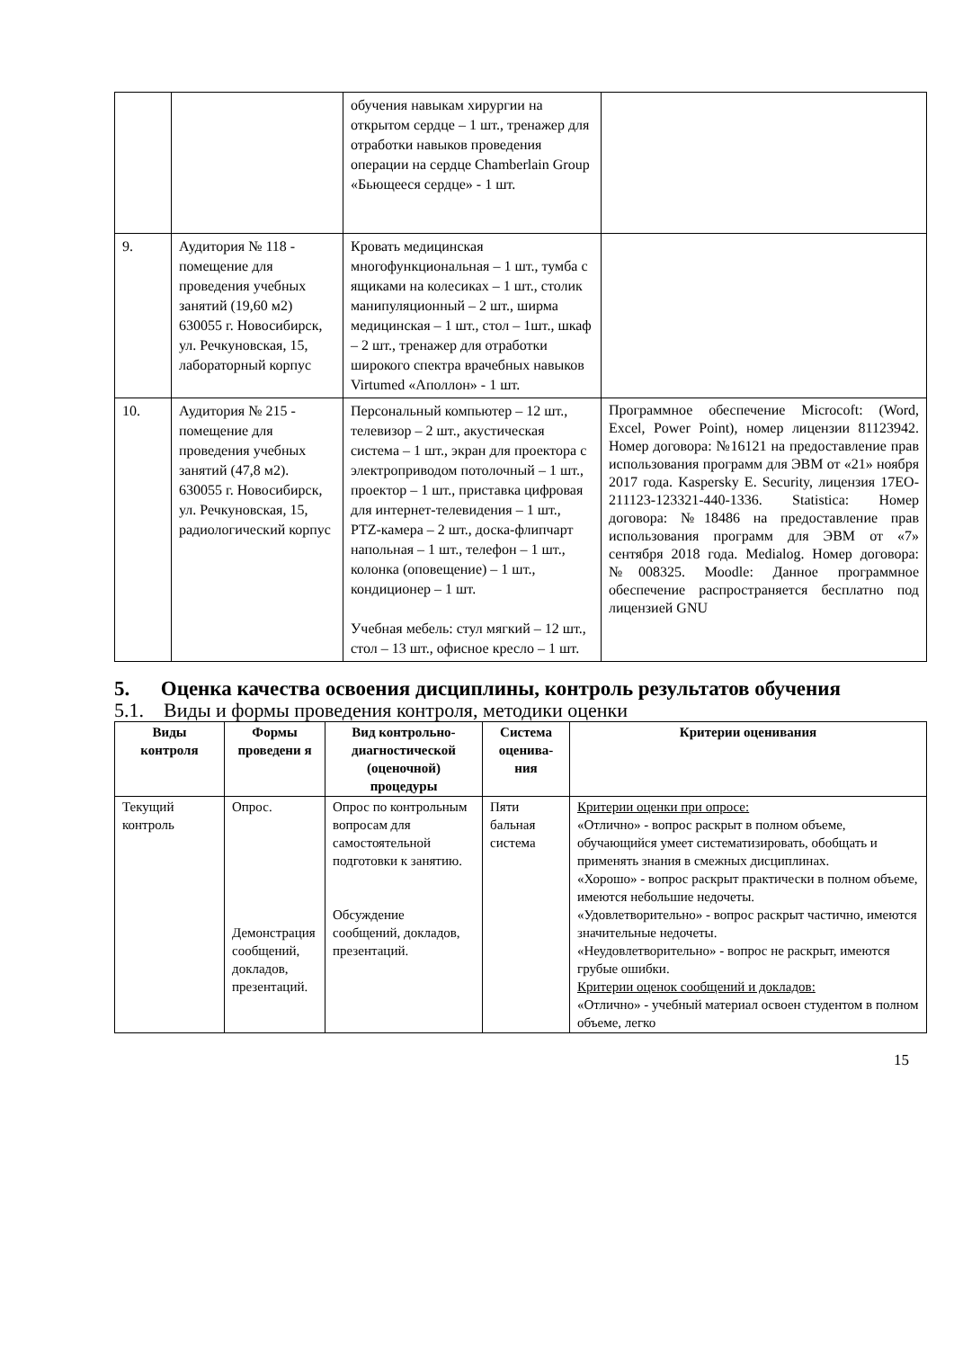| | | обучения навыкам хирургии на открытом сердце – 1 шт., тренажер для отработки навыков проведения операции на сердце Chamberlain Group «Бьющееся сердце» - 1 шт. | |
| 9. | Аудитория № 118 - помещение для проведения учебных занятий (19,60 м2) 630055 г. Новосибирск, ул. Речкуновская, 15, лабораторный корпус | Кровать медицинская многофункциональная – 1 шт., тумба с ящиками на колесиках – 1 шт., столик манипуляционный – 2 шт., ширма медицинская – 1 шт., стол – 1шт., шкаф – 2 шт., тренажер для отработки широкого спектра врачебных навыков Virtumed «Аполлон» - 1 шт. | |
| 10. | Аудитория № 215 - помещение для проведения учебных занятий (47,8 м2). 630055 г. Новосибирск, ул. Речкуновская, 15, радиологический корпус | Персональный компьютер – 12 шт., телевизор – 2 шт., акустическая система – 1 шт., экран для проектора с электроприводом потолочный – 1 шт., проектор – 1 шт., приставка цифровая для интернет-телевидения – 1 шт., PTZ-камера – 2 шт., доска-флипчарт напольная – 1 шт., телефон – 1 шт., колонка (оповещение) – 1 шт., кондиционер – 1 шт. Учебная мебель: стул мягкий – 12 шт., стол – 13 шт., офисное кресло – 1 шт. | Программное обеспечение Microcoft: (Word, Excel, Power Point), номер лицензии 81123942. Номер договора: №16121 на предоставление прав использования программ для ЭВМ от «21» ноября 2017 года. Kaspersky E. Security, лицензия 17EO-211123-123321-440-1336. Statistica: Номер договора: №18486 на предоставление прав использования программ для ЭВМ от «7» сентября 2018 года. Medialog. Номер договора: №008325. Moodle: Данное программное обеспечение распространяется бесплатно под лицензией GNU |
5. Оценка качества освоения дисциплины, контроль результатов обучения
5.1. Виды и формы проведения контроля, методики оценки
| Виды контроля | Формы проведени я | Вид контрольно-диагностической (оценочной) процедуры | Система оценива-ния | Критерии оценивания |
| --- | --- | --- | --- | --- |
| Текущий контроль | Опрос. Демонстрация сообщений, докладов, презентаций. | Опрос по контрольным вопросам для самостоятельной подготовки к занятию. Обсуждение сообщений, докладов, презентаций. | Пяти бальная система | Критерии оценки при опросе: «Отлично» - вопрос раскрыт в полном объеме, обучающийся умеет систематизировать, обобщать и применять знания в смежных дисциплинах. «Хорошо» - вопрос раскрыт практически в полном объеме, имеются небольшие недочеты. «Удовлетворительно» - вопрос раскрыт частично, имеются значительные недочеты. «Неудовлетворительно» - вопрос не раскрыт, имеются грубые ошибки. Критерии оценок сообщений и докладов: «Отлично» - учебный материал освоен студентом в полном объеме, легко |
15